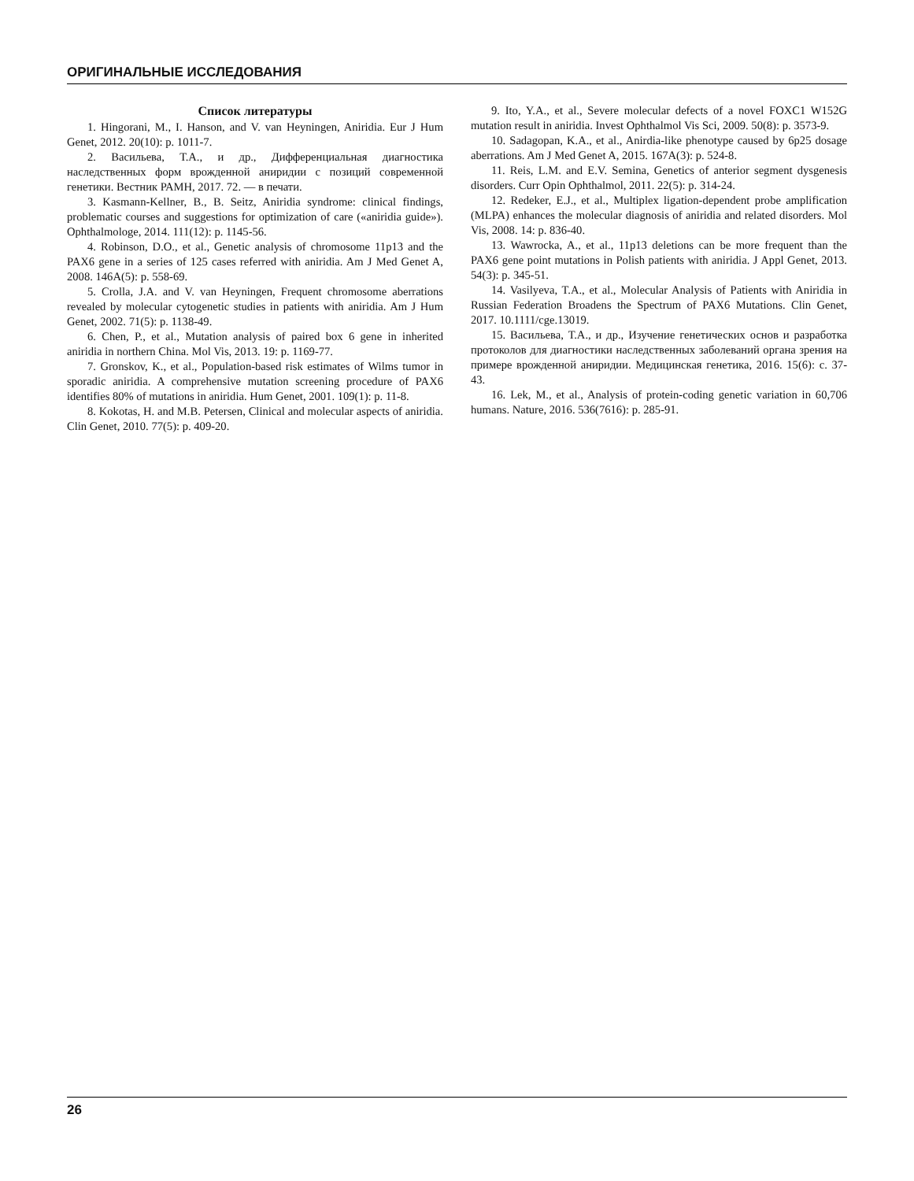ОРИГИНАЛЬНЫЕ ИССЛЕДОВАНИЯ
Список литературы
1. Hingorani, M., I. Hanson, and V. van Heyningen, Aniridia. Eur J Hum Genet, 2012. 20(10): p. 1011-7.
2. Васильева, Т.А., и др., Дифференциальная диагностика наследственных форм врожденной аниридии с позиций современной генетики. Вестник РАМН, 2017. 72. — в печати.
3. Kasmann-Kellner, B., B. Seitz, Aniridia syndrome: clinical findings, problematic courses and suggestions for optimization of care («aniridia guide»). Ophthalmologe, 2014. 111(12): p. 1145-56.
4. Robinson, D.O., et al., Genetic analysis of chromosome 11p13 and the PAX6 gene in a series of 125 cases referred with aniridia. Am J Med Genet A, 2008. 146A(5): p. 558-69.
5. Crolla, J.A. and V. van Heyningen, Frequent chromosome aberrations revealed by molecular cytogenetic studies in patients with aniridia. Am J Hum Genet, 2002. 71(5): p. 1138-49.
6. Chen, P., et al., Mutation analysis of paired box 6 gene in inherited aniridia in northern China. Mol Vis, 2013. 19: p. 1169-77.
7. Gronskov, K., et al., Population-based risk estimates of Wilms tumor in sporadic aniridia. A comprehensive mutation screening procedure of PAX6 identifies 80% of mutations in aniridia. Hum Genet, 2001. 109(1): p. 11-8.
8. Kokotas, H. and M.B. Petersen, Clinical and molecular aspects of aniridia. Clin Genet, 2010. 77(5): p. 409-20.
9. Ito, Y.A., et al., Severe molecular defects of a novel FOXC1 W152G mutation result in aniridia. Invest Ophthalmol Vis Sci, 2009. 50(8): p. 3573-9.
10. Sadagopan, K.A., et al., Anirdia-like phenotype caused by 6p25 dosage aberrations. Am J Med Genet A, 2015. 167A(3): p. 524-8.
11. Reis, L.M. and E.V. Semina, Genetics of anterior segment dysgenesis disorders. Curr Opin Ophthalmol, 2011. 22(5): p. 314-24.
12. Redeker, E.J., et al., Multiplex ligation-dependent probe amplification (MLPA) enhances the molecular diagnosis of aniridia and related disorders. Mol Vis, 2008. 14: p. 836-40.
13. Wawrocka, A., et al., 11p13 deletions can be more frequent than the PAX6 gene point mutations in Polish patients with aniridia. J Appl Genet, 2013. 54(3): p. 345-51.
14. Vasilyeva, T.A., et al., Molecular Analysis of Patients with Aniridia in Russian Federation Broadens the Spectrum of PAX6 Mutations. Clin Genet, 2017. 10.1111/cge.13019.
15. Васильева, Т.А., и др., Изучение генетических основ и разработка протоколов для диагностики наследственных заболеваний органа зрения на примере врожденной аниридии. Медицинская генетика, 2016. 15(6): с. 37-43.
16. Lek, M., et al., Analysis of protein-coding genetic variation in 60,706 humans. Nature, 2016. 536(7616): p. 285-91.
26